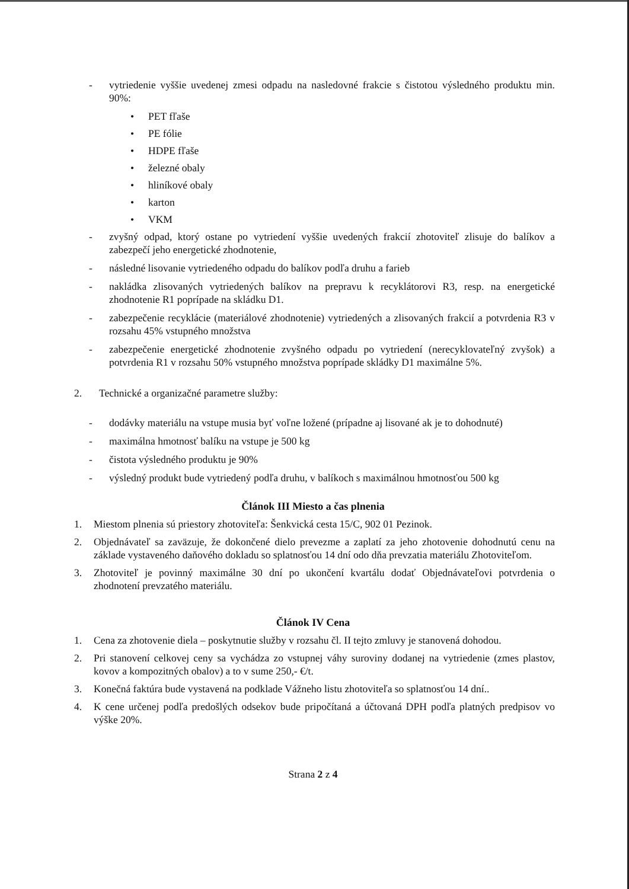- vytriedenie vyššie uvedenej zmesi odpadu na nasledovné frakcie s čistotou výsledného produktu min. 90%:
• PET fľaše
• PE fólie
• HDPE fľaše
• železné obaly
• hliníkové obaly
• karton
• VKM
- zvyšný odpad, ktorý ostane po vytriedení vyššie uvedených frakcií zhotoviteľ zlisuje do balíkov a zabezpečí jeho energetické zhodnotenie,
- následné lisovanie vytriedeného odpadu do balíkov podľa druhu a farieb
- nakládka zlisovaných vytriedených balíkov na prepravu k recyklátorovi R3, resp. na energetické zhodnotenie R1 poprípade na skládku D1.
- zabezpečenie recyklácie (materiálové zhodnotenie) vytriedených a zlisovaných frakcií a potvrdenia R3 v rozsahu 45% vstupného množstva
- zabezpečenie energetické zhodnotenie zvyšného odpadu po vytriedení (nerecyklovateľný zvyšok) a potvrdenia R1 v rozsahu 50% vstupného množstva poprípade skládky D1 maximálne 5%.
2. Technické a organizačné parametre služby:
- dodávky materiálu na vstupe musia byť voľne ložené (prípadne aj lisované ak je to dohodnuté)
- maximálna hmotnosť balíku na vstupe je 500 kg
- čistota výsledného produktu je 90%
- výsledný produkt bude vytriedený podľa druhu, v balíkoch s maximálnou hmotnosťou 500 kg
Článok III Miesto a čas plnenia
1. Miestom plnenia sú priestory zhotoviteľa: Šenkvická cesta 15/C, 902 01 Pezinok.
2. Objednávateľ sa zaväzuje, že dokončené dielo prevezme a zaplatí za jeho zhotovenie dohodnutú cenu na základe vystaveného daňového dokladu so splatnosťou 14 dní odo dňa prevzatia materiálu Zhotoviteľom.
3. Zhotoviteľ je povinný maximálne 30 dní po ukončení kvartálu dodať Objednávateľovi potvrdenia o zhodnotení prevzatého materiálu.
Článok IV Cena
1. Cena za zhotovenie diela – poskytnutie služby v rozsahu čl. II tejto zmluvy je stanovená dohodou.
2. Pri stanovení celkovej ceny sa vychádza zo vstupnej váhy suroviny dodanej na vytriedenie (zmes plastov, kovov a kompozitných obalov) a to v sume 250,- €/t.
3. Konečná faktúra bude vystavená na podklade Vážneho listu zhotoviteľa so splatnosťou 14 dní..
4. K cene určenej podľa predošlých odsekov bude pripočítaná a účtovaná DPH podľa platných predpisov vo výške 20%.
Strana 2 z 4